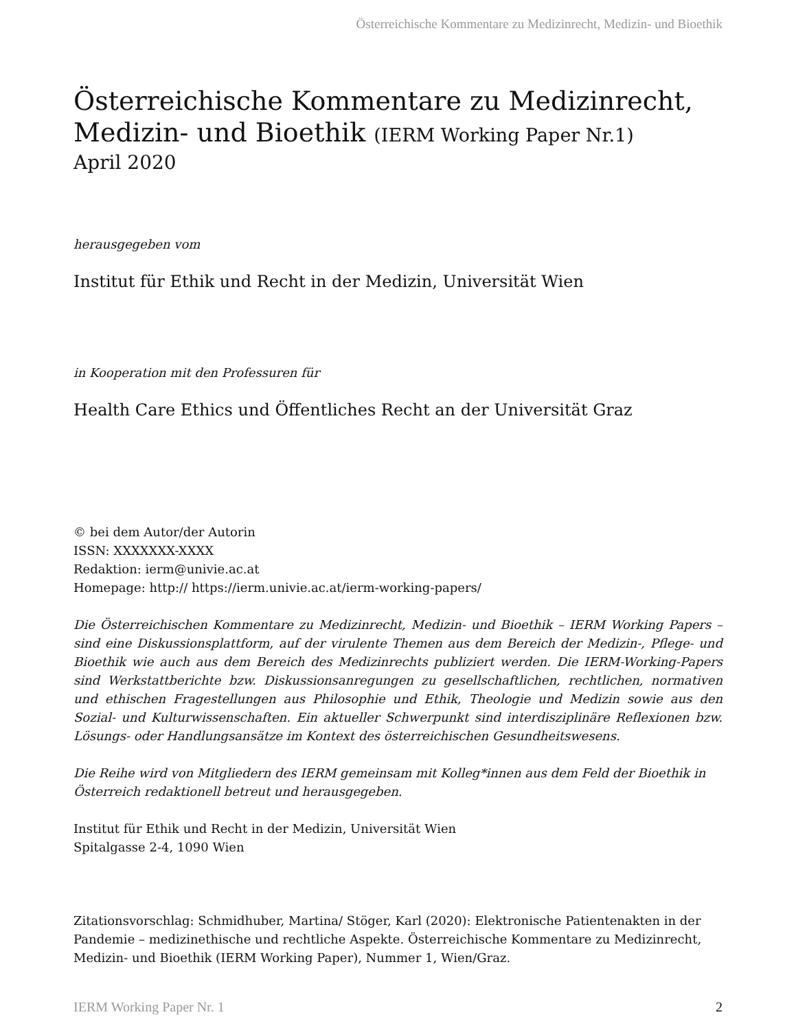Österreichische Kommentare zu Medizinrecht, Medizin- und Bioethik
Österreichische Kommentare zu Medizinrecht,
Medizin- und Bioethik (IERM Working Paper Nr.1)
April 2020
herausgegeben vom
Institut für Ethik und Recht in der Medizin, Universität Wien
in Kooperation mit den Professuren für
Health Care Ethics und Öffentliches Recht an der Universität Graz
© bei dem Autor/der Autorin
ISSN: XXXXXXX-XXXX
Redaktion: ierm@univie.ac.at
Homepage: http:// https://ierm.univie.ac.at/ierm-working-papers/
Die Österreichischen Kommentare zu Medizinrecht, Medizin- und Bioethik – IERM Working Papers – sind eine Diskussionsplattform, auf der virulente Themen aus dem Bereich der Medizin-, Pflege- und Bioethik wie auch aus dem Bereich des Medizinrechts publiziert werden. Die IERM-Working-Papers sind Werkstattberichte bzw. Diskussionsanregungen zu gesellschaftlichen, rechtlichen, normativen und ethischen Fragestellungen aus Philosophie und Ethik, Theologie und Medizin sowie aus den Sozial- und Kulturwissenschaften. Ein aktueller Schwerpunkt sind interdisziplinäre Reflexionen bzw. Lösungs- oder Handlungsansätze im Kontext des österreichischen Gesundheitswesens.
Die Reihe wird von Mitgliedern des IERM gemeinsam mit Kolleg*innen aus dem Feld der Bioethik in Österreich redaktionell betreut und herausgegeben.
Institut für Ethik und Recht in der Medizin, Universität Wien
Spitalgasse 2-4, 1090 Wien
Zitationsvorschlag: Schmidhuber, Martina/ Stöger, Karl (2020): Elektronische Patientenakten in der Pandemie – medizinethische und rechtliche Aspekte. Österreichische Kommentare zu Medizinrecht, Medizin- und Bioethik (IERM Working Paper), Nummer 1, Wien/Graz.
IERM Working Paper Nr. 1 2